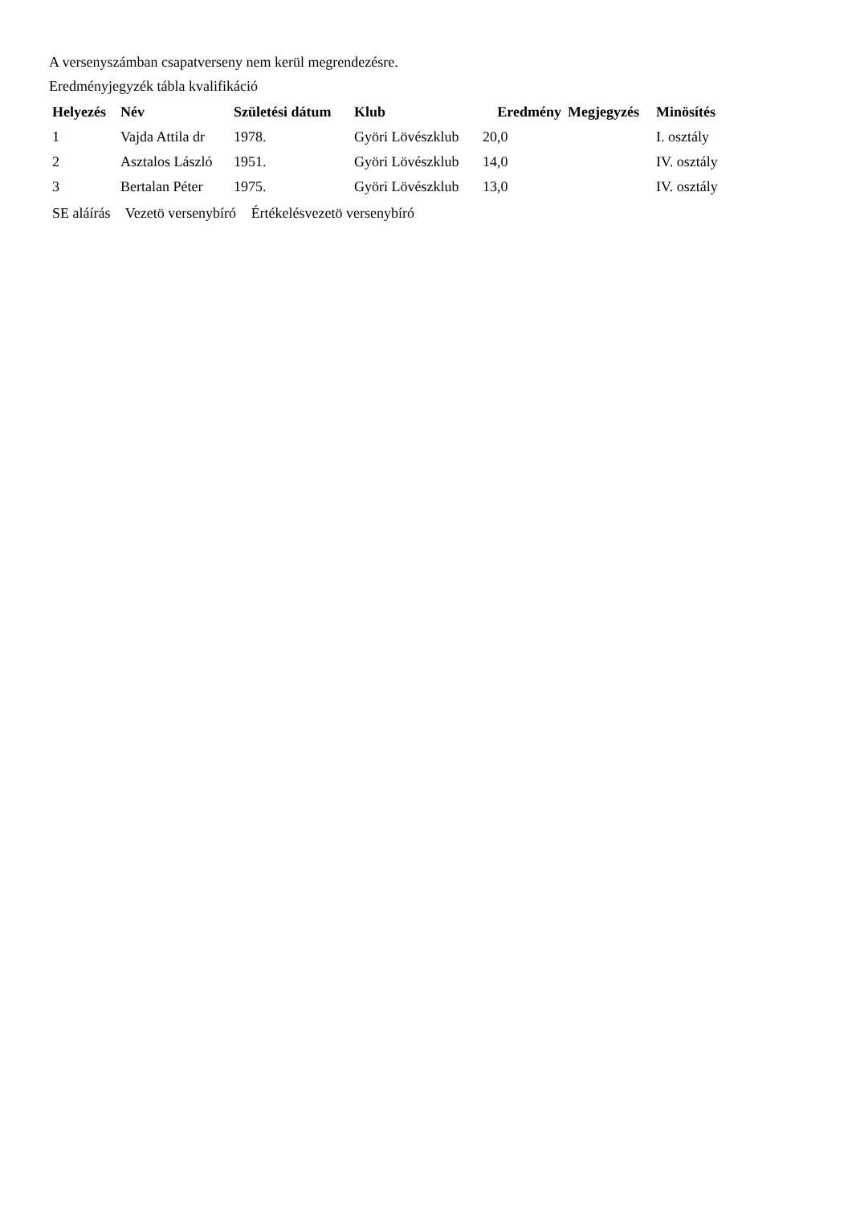A versenyszámban csapatverseny nem kerül megrendezésre.
Eredményjegyzék tábla kvalifikáció
| Helyezés | Név | Születési dátum | Klub | Eredmény | Megjegyzés | Minösítés |
| --- | --- | --- | --- | --- | --- | --- |
| 1 | Vajda Attila dr | 1978. | Györi Lövészklub | 20,0 | | I. osztály |
| 2 | Asztalos László | 1951. | Györi Lövészklub | 14,0 | | IV. osztály |
| 3 | Bertalan Péter | 1975. | Györi Lövészklub | 13,0 | | IV. osztály |
SE aláírás Vezetö versenybíró Értékelésvezetö versenybíró